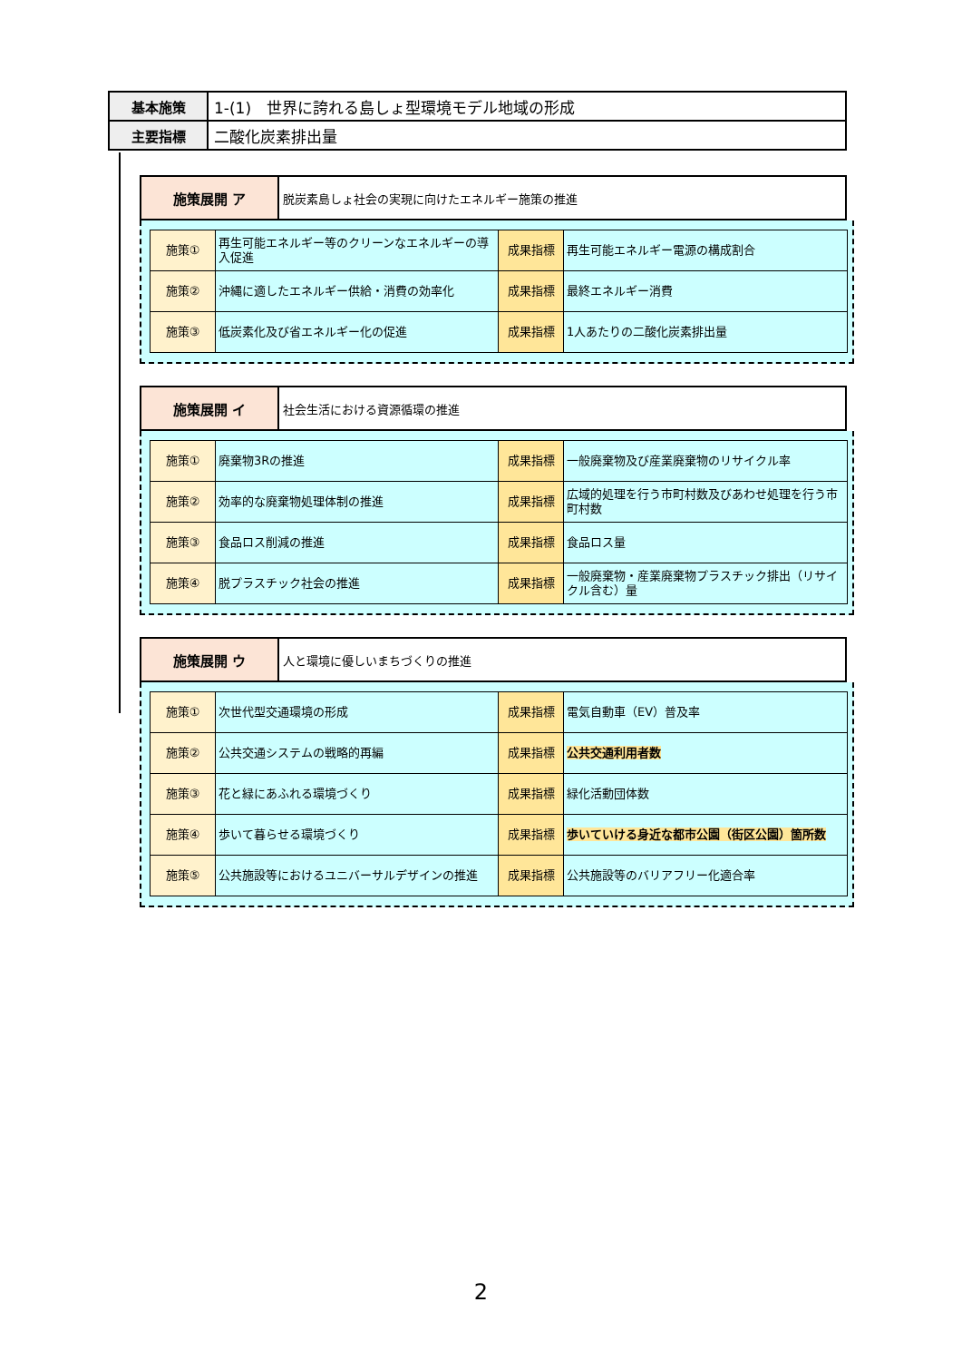| 基本施策 | 1-(1) 世界に誇れる島しょ型環境モデル地域の形成 |
| 主要指標 | 二酸化炭素排出量 |
| 施策展開 ア | 脱炭素島しょ社会の実現に向けたエネルギー施策の推進 |
| 施策① | 再生可能エネルギー等のクリーンなエネルギーの導入促進 | 成果指標 | 再生可能エネルギー電源の構成割合 |
| 施策② | 沖縄に適したエネルギー供給・消費の効率化 | 成果指標 | 最終エネルギー消費 |
| 施策③ | 低炭素化及び省エネルギー化の促進 | 成果指標 | 1人あたりの二酸化炭素排出量 |
| 施策展開 イ | 社会生活における資源循環の推進 |
| 施策① | 廃棄物3Rの推進 | 成果指標 | 一般廃棄物及び産業廃棄物のリサイクル率 |
| 施策② | 効率的な廃棄物処理体制の推進 | 成果指標 | 広域的処理を行う市町村数及びあわせ処理を行う市町村数 |
| 施策③ | 食品ロス削減の推進 | 成果指標 | 食品ロス量 |
| 施策④ | 脱プラスチック社会の推進 | 成果指標 | 一般廃棄物・産業廃棄物プラスチック排出（リサイクル含む）量 |
| 施策展開 ウ | 人と環境に優しいまちづくりの推進 |
| 施策① | 次世代型交通環境の形成 | 成果指標 | 電気自動車（EV）普及率 |
| 施策② | 公共交通システムの戦略的再編 | 成果指標 | 公共交通利用者数 |
| 施策③ | 花と緑にあふれる環境づくり | 成果指標 | 緑化活動団体数 |
| 施策④ | 歩いて暮らせる環境づくり | 成果指標 | 歩いていける身近な都市公園（街区公園）箇所数 |
| 施策⑤ | 公共施設等におけるユニバーサルデザインの推進 | 成果指標 | 公共施設等のバリアフリー化適合率 |
2